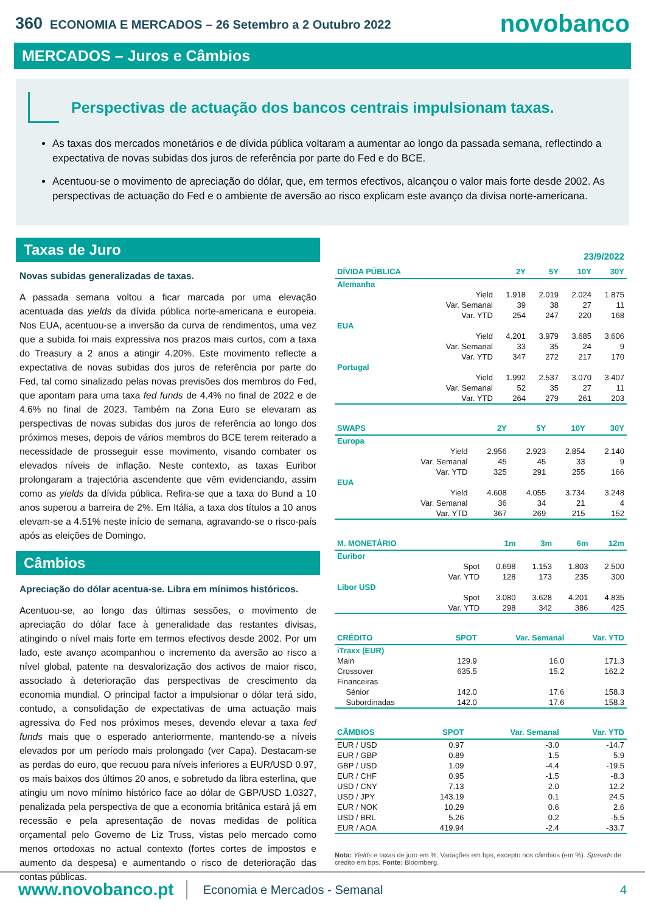360 ECONOMIA E MERCADOS – 26 Setembro a 2 Outubro 2022
novobanco
MERCADOS – Juros e Câmbios
Perspectivas de actuação dos bancos centrais impulsionam taxas.
As taxas dos mercados monetários e de dívida pública voltaram a aumentar ao longo da passada semana, reflectindo a expectativa de novas subidas dos juros de referência por parte do Fed e do BCE.
Acentuou-se o movimento de apreciação do dólar, que, em termos efectivos, alcançou o valor mais forte desde 2002. As perspectivas de actuação do Fed e o ambiente de aversão ao risco explicam este avanço da divisa norte-americana.
Taxas de Juro
Novas subidas generalizadas de taxas.
A passada semana voltou a ficar marcada por uma elevação acentuada das yields da dívida pública norte-americana e europeia. Nos EUA, acentuou-se a inversão da curva de rendimentos, uma vez que a subida foi mais expressiva nos prazos mais curtos, com a taxa do Treasury a 2 anos a atingir 4.20%. Este movimento reflecte a expectativa de novas subidas dos juros de referência por parte do Fed, tal como sinalizado pelas novas previsões dos membros do Fed, que apontam para uma taxa fed funds de 4.4% no final de 2022 e de 4.6% no final de 2023. Também na Zona Euro se elevaram as perspectivas de novas subidas dos juros de referência ao longo dos próximos meses, depois de vários membros do BCE terem reiterado a necessidade de prosseguir esse movimento, visando combater os elevados níveis de inflação. Neste contexto, as taxas Euribor prolongaram a trajectória ascendente que vêm evidenciando, assim como as yields da dívida pública. Refira-se que a taxa do Bund a 10 anos superou a barreira de 2%. Em Itália, a taxa dos títulos a 10 anos elevam-se a 4.51% neste início de semana, agravando-se o risco-país após as eleições de Domingo.
Câmbios
Apreciação do dólar acentua-se. Libra em mínimos históricos.
Acentuou-se, ao longo das últimas sessões, o movimento de apreciação do dólar face à generalidade das restantes divisas, atingindo o nível mais forte em termos efectivos desde 2002. Por um lado, este avanço acompanhou o incremento da aversão ao risco a nível global, patente na desvalorização dos activos de maior risco, associado à deterioração das perspectivas de crescimento da economia mundial. O principal factor a impulsionar o dólar terá sido, contudo, a consolidação de expectativas de uma actuação mais agressiva do Fed nos próximos meses, devendo elevar a taxa fed funds mais que o esperado anteriormente, mantendo-se a níveis elevados por um período mais prolongado (ver Capa). Destacam-se as perdas do euro, que recuou para níveis inferiores a EUR/USD 0.97, os mais baixos dos últimos 20 anos, e sobretudo da libra esterlina, que atingiu um novo mínimo histórico face ao dólar de GBP/USD 1.0327, penalizada pela perspectiva de que a economia britânica estará já em recessão e pela apresentação de novas medidas de política orçamental pelo Governo de Liz Truss, vistas pelo mercado como menos ortodoxas no actual contexto (fortes cortes de impostos e aumento da despesa) e aumentando o risco de deterioração das contas públicas.
23/9/2022
| DÍVIDA PÚBLICA | | 2Y | 5Y | 10Y | 30Y |
| --- | --- | --- | --- | --- | --- |
| Alemanha | | | | | |
| | Yield | 1.918 | 2.019 | 2.024 | 1.875 |
| | Var. Semanal | 39 | 38 | 27 | 11 |
| | Var. YTD | 254 | 247 | 220 | 168 |
| EUA | | | | | |
| | Yield | 4.201 | 3.979 | 3.685 | 3.606 |
| | Var. Semanal | 33 | 35 | 24 | 9 |
| | Var. YTD | 347 | 272 | 217 | 170 |
| Portugal | | | | | |
| | Yield | 1.992 | 2.537 | 3.070 | 3.407 |
| | Var. Semanal | 52 | 35 | 27 | 11 |
| | Var. YTD | 264 | 279 | 261 | 203 |
| SWAPS | | 2Y | 5Y | 10Y | 30Y |
| --- | --- | --- | --- | --- | --- |
| Europa | | | | | |
| | Yield | 2.956 | 2.923 | 2.854 | 2.140 |
| | Var. Semanal | 45 | 45 | 33 | 9 |
| | Var. YTD | 325 | 291 | 255 | 166 |
| EUA | | | | | |
| | Yield | 4.608 | 4.055 | 3.734 | 3.248 |
| | Var. Semanal | 36 | 34 | 21 | 4 |
| | Var. YTD | 367 | 269 | 215 | 152 |
| M. MONETÁRIO | | 1m | 3m | 6m | 12m |
| --- | --- | --- | --- | --- | --- |
| Euribor | | | | | |
| | Spot | 0.698 | 1.153 | 1.803 | 2.500 |
| | Var. YTD | 128 | 173 | 235 | 300 |
| Libor USD | | | | | |
| | Spot | 3.080 | 3.628 | 4.201 | 4.835 |
| | Var. YTD | 298 | 342 | 386 | 425 |
| CRÉDITO | SPOT | Var. Semanal | Var. YTD |
| --- | --- | --- | --- |
| iTraxx (EUR) | | | |
| Main | 129.9 | 16.0 | 171.3 |
| Crossover | 635.5 | 15.2 | 162.2 |
| Financeiras | | | |
| Sénior | 142.0 | 17.6 | 158.3 |
| Subordinadas | 142.0 | 17.6 | 158.3 |
| CÂMBIOS | SPOT | Var. Semanal | Var. YTD |
| --- | --- | --- | --- |
| EUR / USD | 0.97 | -3.0 | -14.7 |
| EUR / GBP | 0.89 | 1.5 | 5.9 |
| GBP / USD | 1.09 | -4.4 | -19.5 |
| EUR / CHF | 0.95 | -1.5 | -8.3 |
| USD / CNY | 7.13 | 2.0 | 12.2 |
| USD / JPY | 143.19 | 0.1 | 24.5 |
| EUR / NOK | 10.29 | 0.6 | 2.6 |
| USD / BRL | 5.26 | 0.2 | -5.5 |
| EUR / AOA | 419.94 | -2.4 | -33.7 |
Nota: Yields e taxas de juro em %. Variações em bps, excepto nos câmbios (em %). Spreads de crédito em bps. Fonte: Bloomberg.
www.novobanco.pt Economia e Mercados - Semanal 4